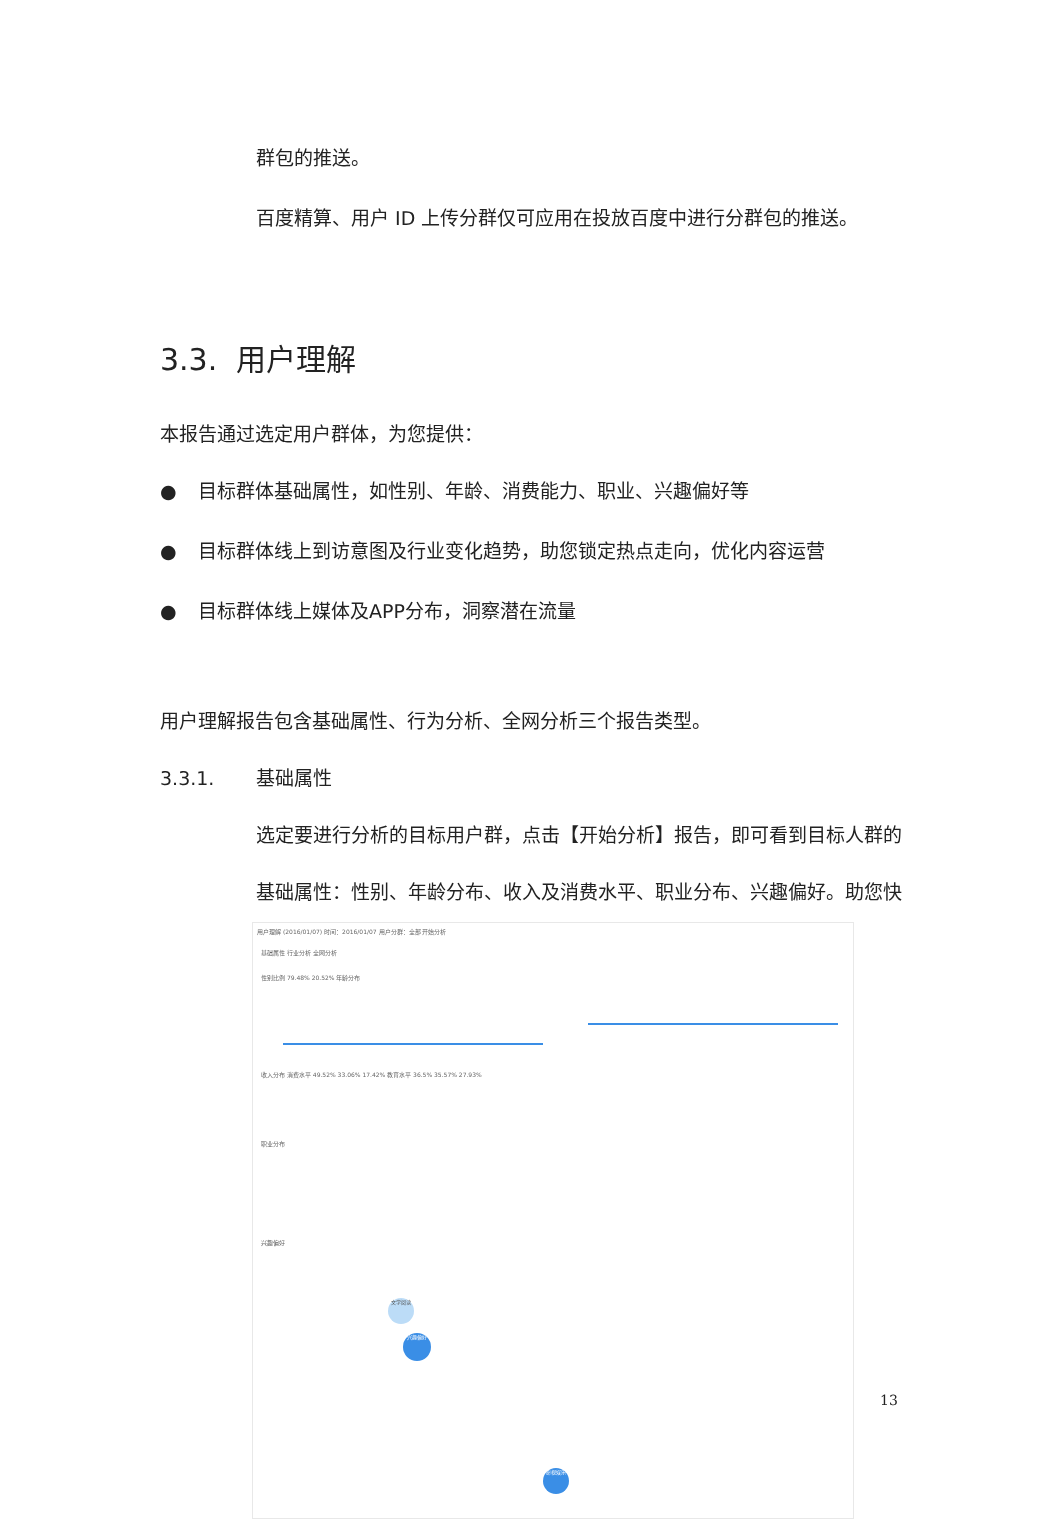群包的推送。
百度精算、用户 ID 上传分群仅可应用在投放百度中进行分群包的推送。
3.3. 用户理解
本报告通过选定用户群体，为您提供：
● 目标群体基础属性，如性别、年龄、消费能力、职业、兴趣偏好等
● 目标群体线上到访意图及行业变化趋势，助您锁定热点走向，优化内容运营
● 目标群体线上媒体及APP分布，洞察潜在流量
用户理解报告包含基础属性、行为分析、全网分析三个报告类型。
3.3.1. 基础属性
选定要进行分析的目标用户群，点击【开始分析】报告，即可看到目标人群的
基础属性：性别、年龄分布、收入及消费水平、职业分布、兴趣偏好。助您快
用户理解 (2016/01/07) 时间：2016/01/07 用户分群：全部 开始分析
基础属性 行业分析 全网分析
性别比例 79.48% 20.52% 年龄分布
收入分布 消费水平 49.52% 33.06% 17.42% 教育水平 36.5% 35.57% 27.93%
职业分布
兴趣偏好
文学阅读
兴趣偏好
影视娱乐
13